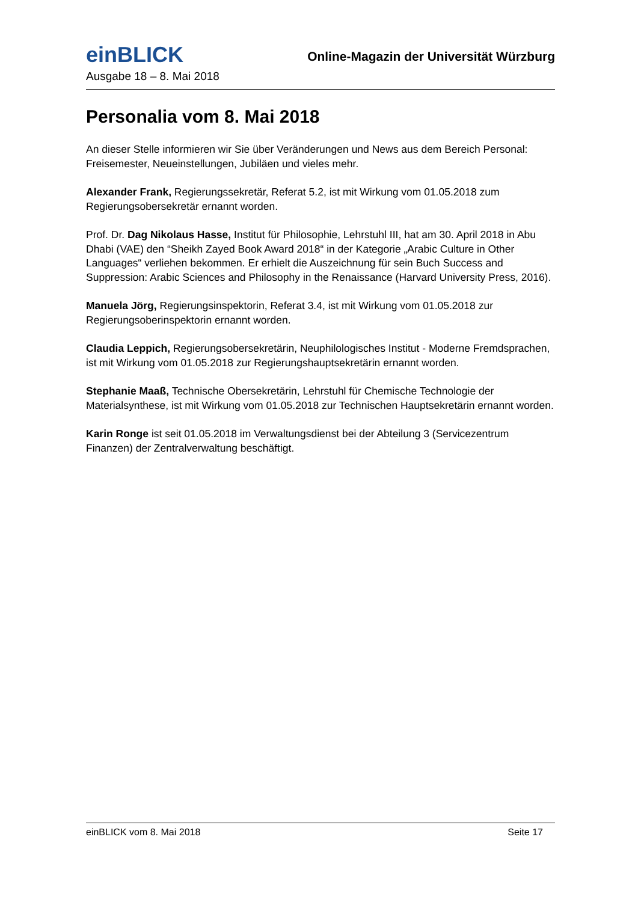einBLICK
Online-Magazin der Universität Würzburg
Ausgabe 18 – 8. Mai 2018
Personalia vom 8. Mai 2018
An dieser Stelle informieren wir Sie über Veränderungen und News aus dem Bereich Personal: Freisemester, Neueinstellungen, Jubiläen und vieles mehr.
Alexander Frank, Regierungssekretär, Referat 5.2, ist mit Wirkung vom 01.05.2018 zum Regierungsobersekretär ernannt worden.
Prof. Dr. Dag Nikolaus Hasse, Institut für Philosophie, Lehrstuhl III, hat am 30. April 2018 in Abu Dhabi (VAE) den “Sheikh Zayed Book Award 2018“ in der Kategorie „Arabic Culture in Other Languages“ verliehen bekommen. Er erhielt die Auszeichnung für sein Buch Success and Suppression: Arabic Sciences and Philosophy in the Renaissance (Harvard University Press, 2016).
Manuela Jörg, Regierungsinspektorin, Referat 3.4, ist mit Wirkung vom 01.05.2018 zur Regierungsoberinspektorin ernannt worden.
Claudia Leppich, Regierungsobersekretärin, Neuphilologisches Institut - Moderne Fremdsprachen, ist mit Wirkung vom 01.05.2018 zur Regierungshauptsekretärin ernannt worden.
Stephanie Maaß, Technische Obersekretärin, Lehrstuhl für Chemische Technologie der Materialsynthese, ist mit Wirkung vom 01.05.2018 zur Technischen Hauptsekretärin ernannt worden.
Karin Ronge ist seit 01.05.2018 im Verwaltungsdienst bei der Abteilung 3 (Servicezentrum Finanzen) der Zentralverwaltung beschäftigt.
einBLICK vom 8. Mai 2018 Seite 17